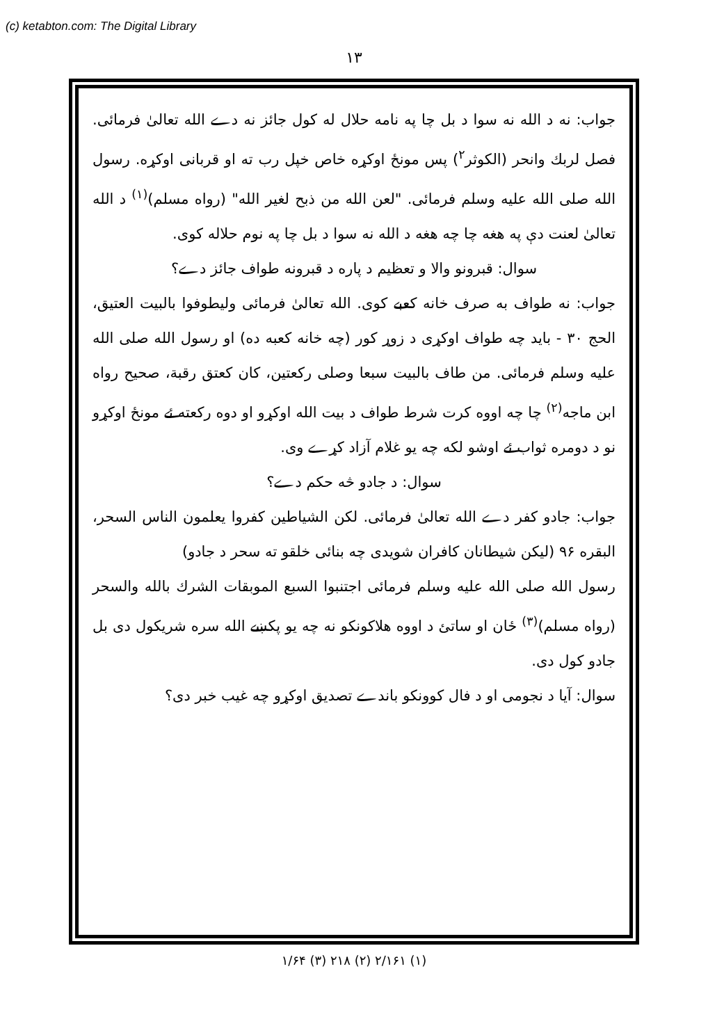(c) ketabton.com: The Digital Library
۱۳
جواب: نه د الله نه سوا د بل چا په نامه حلال له کول جائز نه دے الله تعالیٰ فرمائی. فصل لربك وانحر (الکوثر<sup>۲</sup>) پس مونځ اوکړه خاص خپل رب ته او قربانی اوکړه. رسول الله صلی الله علیه وسلم فرمائی. "لعن الله من ذبح لغیر الله" (رواه مسلم)<sup>(۱)</sup> د الله تعالیٰ لعنت دې په هغه چا چه هغه د الله نه سوا د بل چا په نوم حلاله کوی.
سوال: قبرونو والا و تعظیم د پاره د قبرونه طواف جائز دے؟
جواب: نه طواف به صرف خانه کعبے کوی. الله تعالیٰ فرمائی ولیطوفوا بالبیت العتیق، الحج ۳۰ - باید چه طواف اوکړی د زوړ کور (چه خانه کعبه ده) او رسول الله صلی الله علیه وسلم فرمائی. من طاف بالبیت سبعا وصلی رکعتین، کان کعتق رقبة، صحیح رواه ابن ماجه<sup>(۲)</sup> چا چه اووه کرت شرط طواف د بیت الله اوکړو او دوه رکعته ئے مونځ اوکړو نو د دومره ثواب ئے اوشو لکه چه یو غلام آزاد کړے وی.
سوال: د جادو څه حکم دے؟
جواب: جادو کفر دے الله تعالیٰ فرمائی. لکن الشیاطین کفروا یعلمون الناس السحر، البقره ۹۶ (لیکن شیطانان کافران شویدی چه بنائی خلقو ته سحر د جادو)
رسول الله صلی الله علیه وسلم فرمائی اجتنبوا السبع الموبقات الشرك بالله والسحر (رواه مسلم)<sup>(۳)</sup> ځان او ساتئ د اووه هلاکونکو نه چه یو پکښے الله سره شریکول دی بل جادو کول دی.
سوال: آیا د نجومی او د فال کوونکو باندے تصدیق اوکړو چه غیب خبر دی؟
(۱) ۲/۱۶۱ (۲) ۲۱۸ (۳) ۱/۶۴